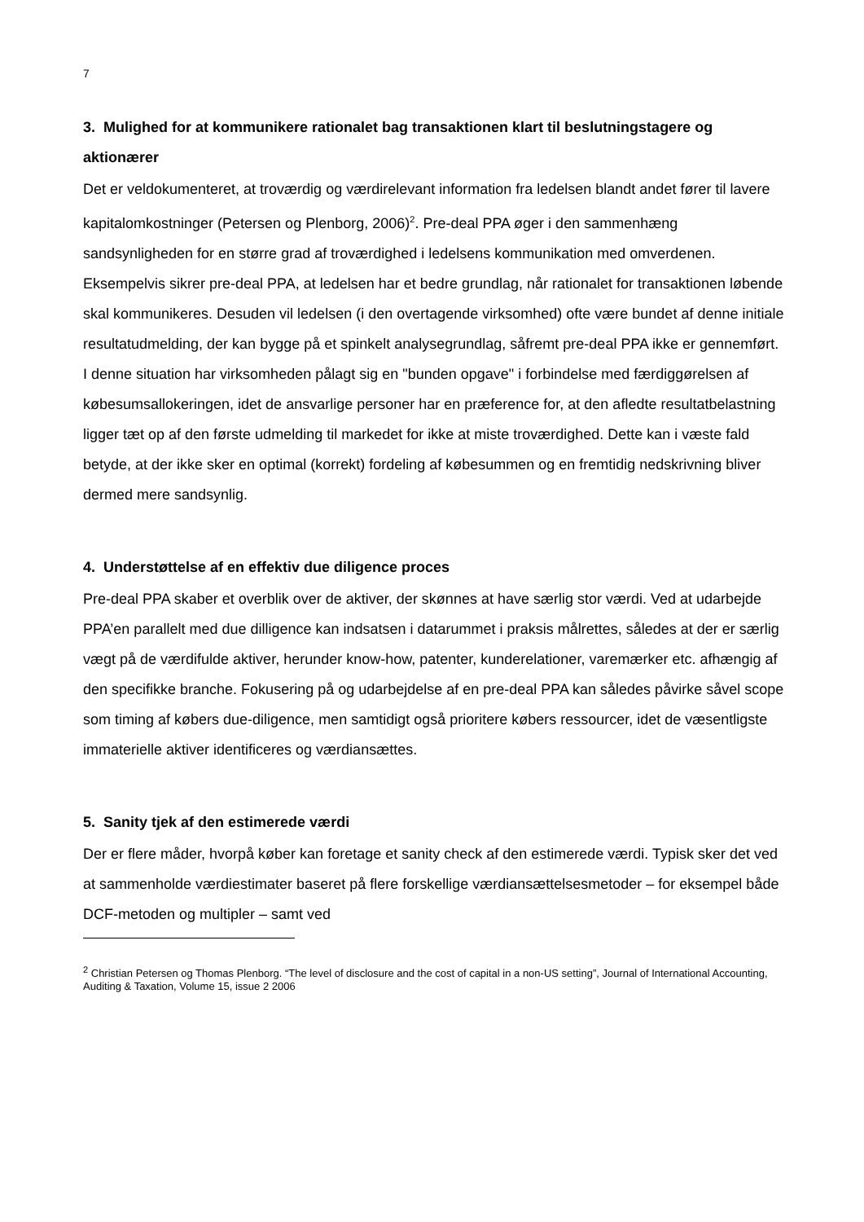7
3. Mulighed for at kommunikere rationalet bag transaktionen klart til beslutningstagere og aktionærer
Det er veldokumenteret, at troværdig og værdirelevant information fra ledelsen blandt andet fører til lavere kapitalomkostninger (Petersen og Plenborg, 2006)<sup>2</sup>. Pre-deal PPA øger i den sammenhæng sandsynligheden for en større grad af troværdighed i ledelsens kommunikation med omverdenen. Eksempelvis sikrer pre-deal PPA, at ledelsen har et bedre grundlag, når rationalet for transaktionen løbende skal kommunikeres. Desuden vil ledelsen (i den overtagende virksomhed) ofte være bundet af denne initiale resultatudmelding, der kan bygge på et spinkelt analysegrundlag, såfremt pre-deal PPA ikke er gennemført. I denne situation har virksomheden pålagt sig en "bunden opgave" i forbindelse med færdiggørelsen af købesumsallokeringen, idet de ansvarlige personer har en præference for, at den afledte resultatbelastning ligger tæt op af den første udmelding til markedet for ikke at miste troværdighed. Dette kan i væste fald betyde, at der ikke sker en optimal (korrekt) fordeling af købesummen og en fremtidig nedskrivning bliver dermed mere sandsynlig.
4. Understøttelse af en effektiv due diligence proces
Pre-deal PPA skaber et overblik over de aktiver, der skønnes at have særlig stor værdi. Ved at udarbejde PPA’en parallelt med due dilligence kan indsatsen i datarummet i praksis målrettes, således at der er særlig vægt på de værdifulde aktiver, herunder know-how, patenter, kunderelationer, varemærker etc. afhængig af den specifikke branche. Fokusering på og udarbejdelse af en pre-deal PPA kan således påvirke såvel scope som timing af købers due-diligence, men samtidigt også prioritere købers ressourcer, idet de væsentligste immaterielle aktiver identificeres og værdiansættes.
5. Sanity tjek af den estimerede værdi
Der er flere måder, hvorpå køber kan foretage et sanity check af den estimerede værdi. Typisk sker det ved at sammenholde værdiestimater baseret på flere forskellige værdiansættelsesmetoder – for eksempel både DCF-metoden og multipler – samt ved
<sup>2</sup> Christian Petersen og Thomas Plenborg. “The level of disclosure and the cost of capital in a non-US setting”, Journal of International Accounting, Auditing & Taxation, Volume 15, issue 2 2006